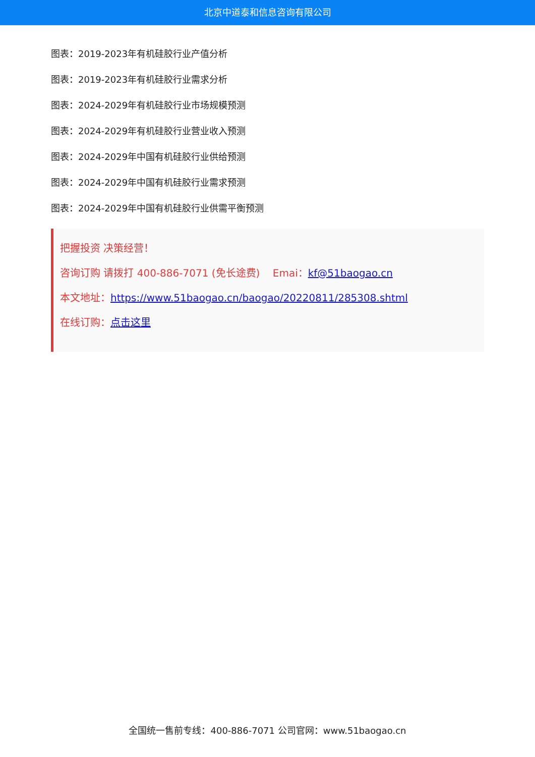北京中道泰和信息咨询有限公司
图表：2019-2023年有机硅胶行业产值分析
图表：2019-2023年有机硅胶行业需求分析
图表：2024-2029年有机硅胶行业市场规模预测
图表：2024-2029年有机硅胶行业营业收入预测
图表：2024-2029年中国有机硅胶行业供给预测
图表：2024-2029年中国有机硅胶行业需求预测
图表：2024-2029年中国有机硅胶行业供需平衡预测
把握投资 决策经营！
咨询订购 请拨打 400-886-7071 (免长途费) Emai：kf@51baogao.cn
本文地址：https://www.51baogao.cn/baogao/20220811/285308.shtml
在线订购：点击这里
全国统一售前专线：400-886-7071 公司官网：www.51baogao.cn